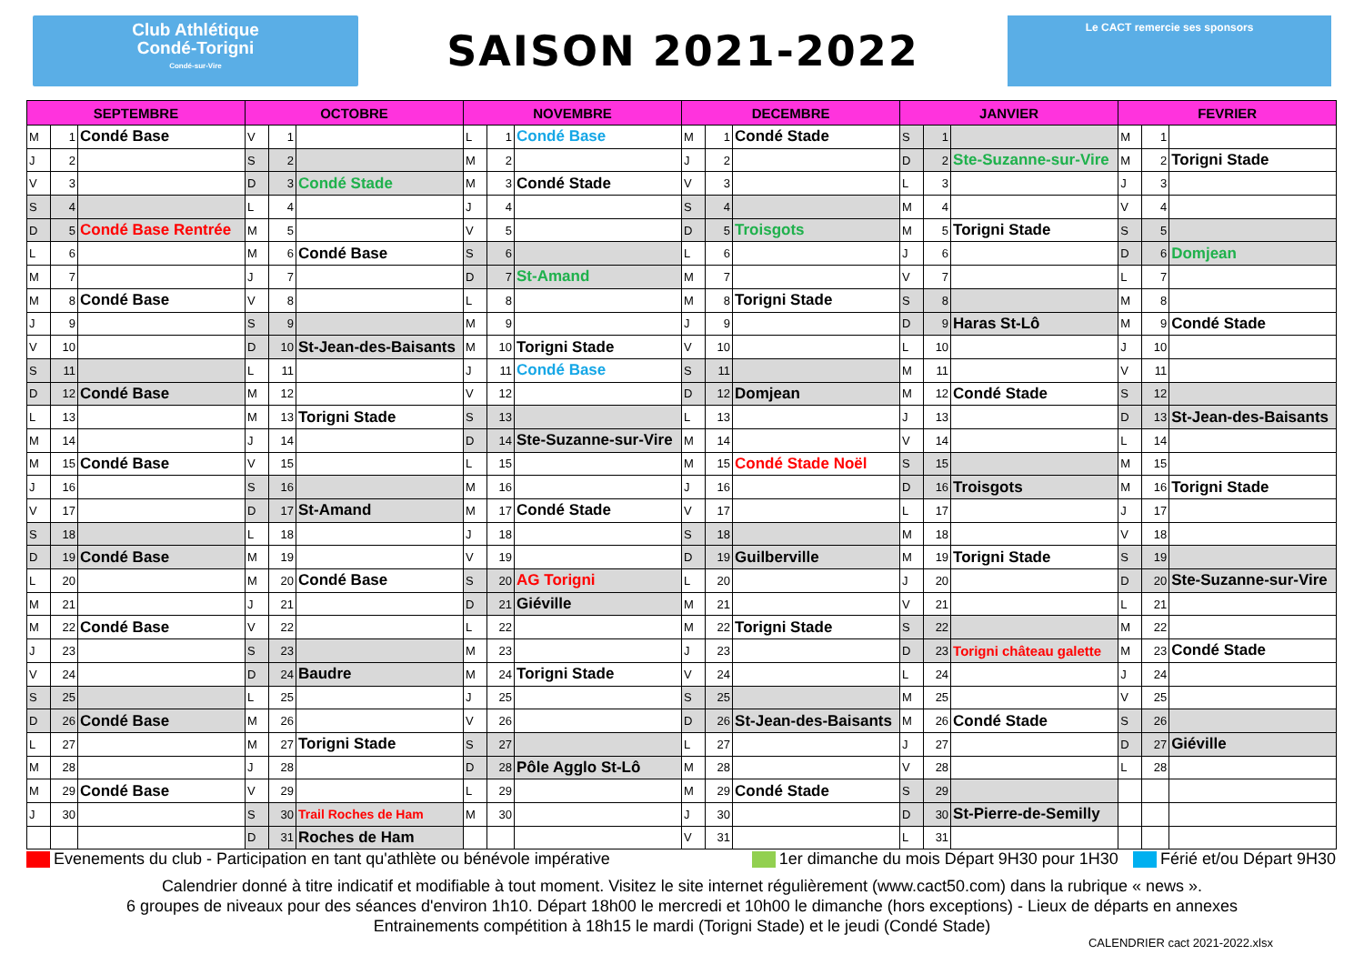Club Athlétique
Condé-Torigni
Condé-sur-Vire
SAISON 2021-2022
Le CACT remercie ses sponsors
| SEPTEMBRE | | | OCTOBRE | | | NOVEMBRE | | | DECEMBRE | | | JANVIER | | | FEVRIER | | |
| --- | --- | --- | --- | --- | --- | --- | --- | --- | --- | --- | --- | --- | --- | --- | --- | --- | --- |
| M | 1 | Condé Base | V | 1 | | L | 1 | Condé Base | M | 1 | Condé Stade | S | 1 | | M | 1 | |
| J | 2 | | S | 2 | | M | 2 | | J | 2 | | D | 2 | Ste-Suzanne-sur-Vire | M | 2 | Torigni Stade |
| V | 3 | | D | 3 | Condé Stade | M | 3 | Condé Stade | V | 3 | | L | 3 | | J | 3 | |
| S | 4 | | L | 4 | | J | 4 | | S | 4 | | M | 4 | | V | 4 | |
| D | 5 | Condé Base Rentrée | M | 5 | | V | 5 | | D | 5 | Troisgots | M | 5 | Torigni Stade | S | 5 | |
| L | 6 | | M | 6 | Condé Base | S | 6 | | L | 6 | | J | 6 | | D | 6 | Domjean |
| M | 7 | | J | 7 | | D | 7 | St-Amand | M | 7 | | V | 7 | | L | 7 | |
| M | 8 | Condé Base | V | 8 | | L | 8 | | M | 8 | Torigni Stade | S | 8 | | M | 8 | |
| J | 9 | | S | 9 | | M | 9 | | J | 9 | | D | 9 | Haras St-Lô | M | 9 | Condé Stade |
| V | 10 | | D | 10 | St-Jean-des-Baisants | M | 10 | Torigni Stade | V | 10 | | L | 10 | | J | 10 | |
| S | 11 | | L | 11 | | J | 11 | Condé Base | S | 11 | | M | 11 | | V | 11 | |
| D | 12 | Condé Base | M | 12 | | V | 12 | | D | 12 | Domjean | M | 12 | Condé Stade | S | 12 | |
| L | 13 | | M | 13 | Torigni Stade | S | 13 | | L | 13 | | J | 13 | | D | 13 | St-Jean-des-Baisants |
| M | 14 | | J | 14 | | D | 14 | Ste-Suzanne-sur-Vire | M | 14 | | V | 14 | | L | 14 | |
| M | 15 | Condé Base | V | 15 | | L | 15 | | M | 15 | Condé Stade Noël | S | 15 | | M | 15 | |
| J | 16 | | S | 16 | | M | 16 | | J | 16 | | D | 16 | Troisgots | M | 16 | Torigni Stade |
| V | 17 | | D | 17 | St-Amand | M | 17 | Condé Stade | V | 17 | | L | 17 | | J | 17 | |
| S | 18 | | L | 18 | | J | 18 | | S | 18 | | M | 18 | | V | 18 | |
| D | 19 | Condé Base | M | 19 | | V | 19 | | D | 19 | Guilberville | M | 19 | Torigni Stade | S | 19 | |
| L | 20 | | M | 20 | Condé Base | S | 20 | AG Torigni | L | 20 | | J | 20 | | D | 20 | Ste-Suzanne-sur-Vire |
| M | 21 | | J | 21 | | D | 21 | Giéville | M | 21 | | V | 21 | | L | 21 | |
| M | 22 | Condé Base | V | 22 | | L | 22 | | M | 22 | Torigni Stade | S | 22 | | M | 22 | |
| J | 23 | | S | 23 | | M | 23 | | J | 23 | | D | 23 | Torigni château galette | M | 23 | Condé Stade |
| V | 24 | | D | 24 | Baudre | M | 24 | Torigni Stade | V | 24 | | L | 24 | | J | 24 | |
| S | 25 | | L | 25 | | J | 25 | | S | 25 | | M | 25 | | V | 25 | |
| D | 26 | Condé Base | M | 26 | | V | 26 | | D | 26 | St-Jean-des-Baisants | M | 26 | Condé Stade | S | 26 | |
| L | 27 | | M | 27 | Torigni Stade | S | 27 | | L | 27 | | J | 27 | | D | 27 | Giéville |
| M | 28 | | J | 28 | | D | 28 | Pôle Agglo St-Lô | M | 28 | | V | 28 | | L | 28 | |
| M | 29 | Condé Base | V | 29 | | L | 29 | | M | 29 | Condé Stade | S | 29 | | | | |
| J | 30 | | S | 30 | Trail Roches de Ham | M | 30 | | J | 30 | | D | 30 | St-Pierre-de-Semilly | | | |
| | | | D | 31 | Roches de Ham | | | | V | 31 | | L | 31 | | | | |
Evenements du club - Participation en tant qu'athlète ou bénévole impérative 1er dimanche du mois Départ 9H30 pour 1H30 Férié et/ou Départ 9H30
Calendrier donné à titre indicatif et modifiable à tout moment. Visitez le site internet régulièrement (www.cact50.com) dans la rubrique « news ».
6 groupes de niveaux pour des séances d'environ 1h10. Départ 18h00 le mercredi et 10h00 le dimanche (hors exceptions) - Lieux de départs en annexes
Entrainements compétition à 18h15 le mardi (Torigni Stade) et le jeudi (Condé Stade)
CALENDRIER cact 2021-2022.xlsx